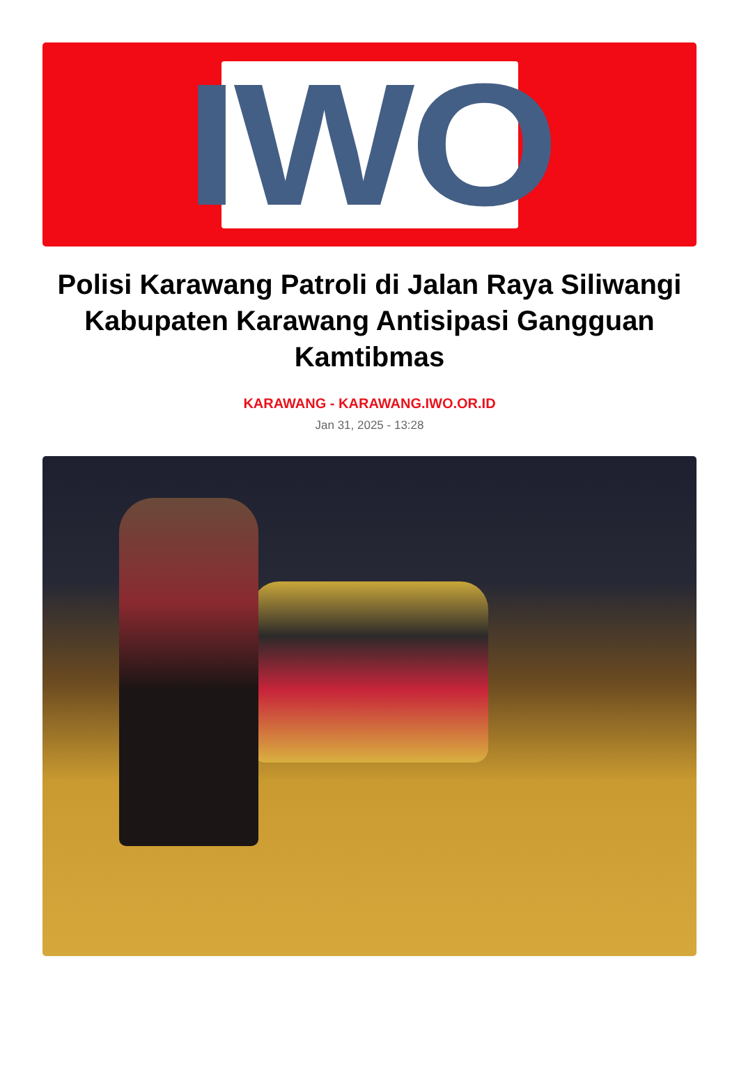IWO
Polisi Karawang Patroli di Jalan Raya Siliwangi Kabupaten Karawang Antisipasi Gangguan Kamtibmas
KARAWANG - KARAWANG.IWO.OR.ID
Jan 31, 2025 - 13:28